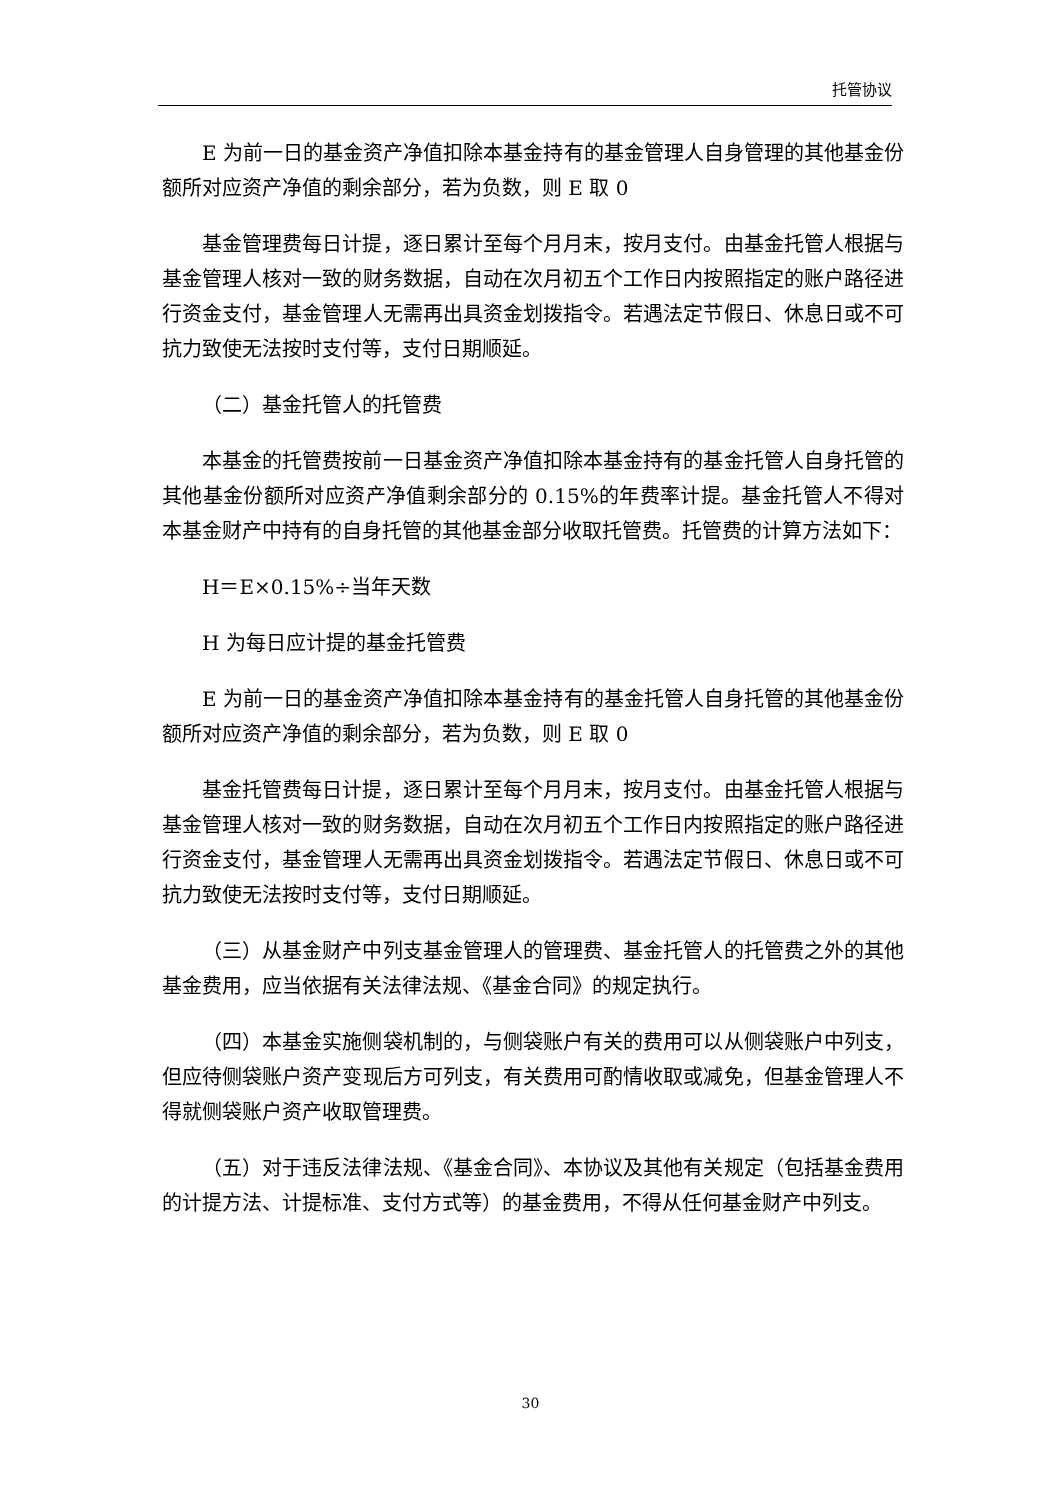托管协议
E 为前一日的基金资产净值扣除本基金持有的基金管理人自身管理的其他基金份额所对应资产净值的剩余部分，若为负数，则 E 取 0
基金管理费每日计提，逐日累计至每个月月末，按月支付。由基金托管人根据与基金管理人核对一致的财务数据，自动在次月初五个工作日内按照指定的账户路径进行资金支付，基金管理人无需再出具资金划拨指令。若遇法定节假日、休息日或不可抗力致使无法按时支付等，支付日期顺延。
（二）基金托管人的托管费
本基金的托管费按前一日基金资产净值扣除本基金持有的基金托管人自身托管的其他基金份额所对应资产净值剩余部分的 0.15%的年费率计提。基金托管人不得对本基金财产中持有的自身托管的其他基金部分收取托管费。托管费的计算方法如下：
H＝E×0.15%÷当年天数
H 为每日应计提的基金托管费
E 为前一日的基金资产净值扣除本基金持有的基金托管人自身托管的其他基金份额所对应资产净值的剩余部分，若为负数，则 E 取 0
基金托管费每日计提，逐日累计至每个月月末，按月支付。由基金托管人根据与基金管理人核对一致的财务数据，自动在次月初五个工作日内按照指定的账户路径进行资金支付，基金管理人无需再出具资金划拨指令。若遇法定节假日、休息日或不可抗力致使无法按时支付等，支付日期顺延。
（三）从基金财产中列支基金管理人的管理费、基金托管人的托管费之外的其他基金费用，应当依据有关法律法规、《基金合同》的规定执行。
（四）本基金实施侧袋机制的，与侧袋账户有关的费用可以从侧袋账户中列支，但应待侧袋账户资产变现后方可列支，有关费用可酌情收取或减免，但基金管理人不得就侧袋账户资产收取管理费。
（五）对于违反法律法规、《基金合同》、本协议及其他有关规定（包括基金费用的计提方法、计提标准、支付方式等）的基金费用，不得从任何基金财产中列支。
30